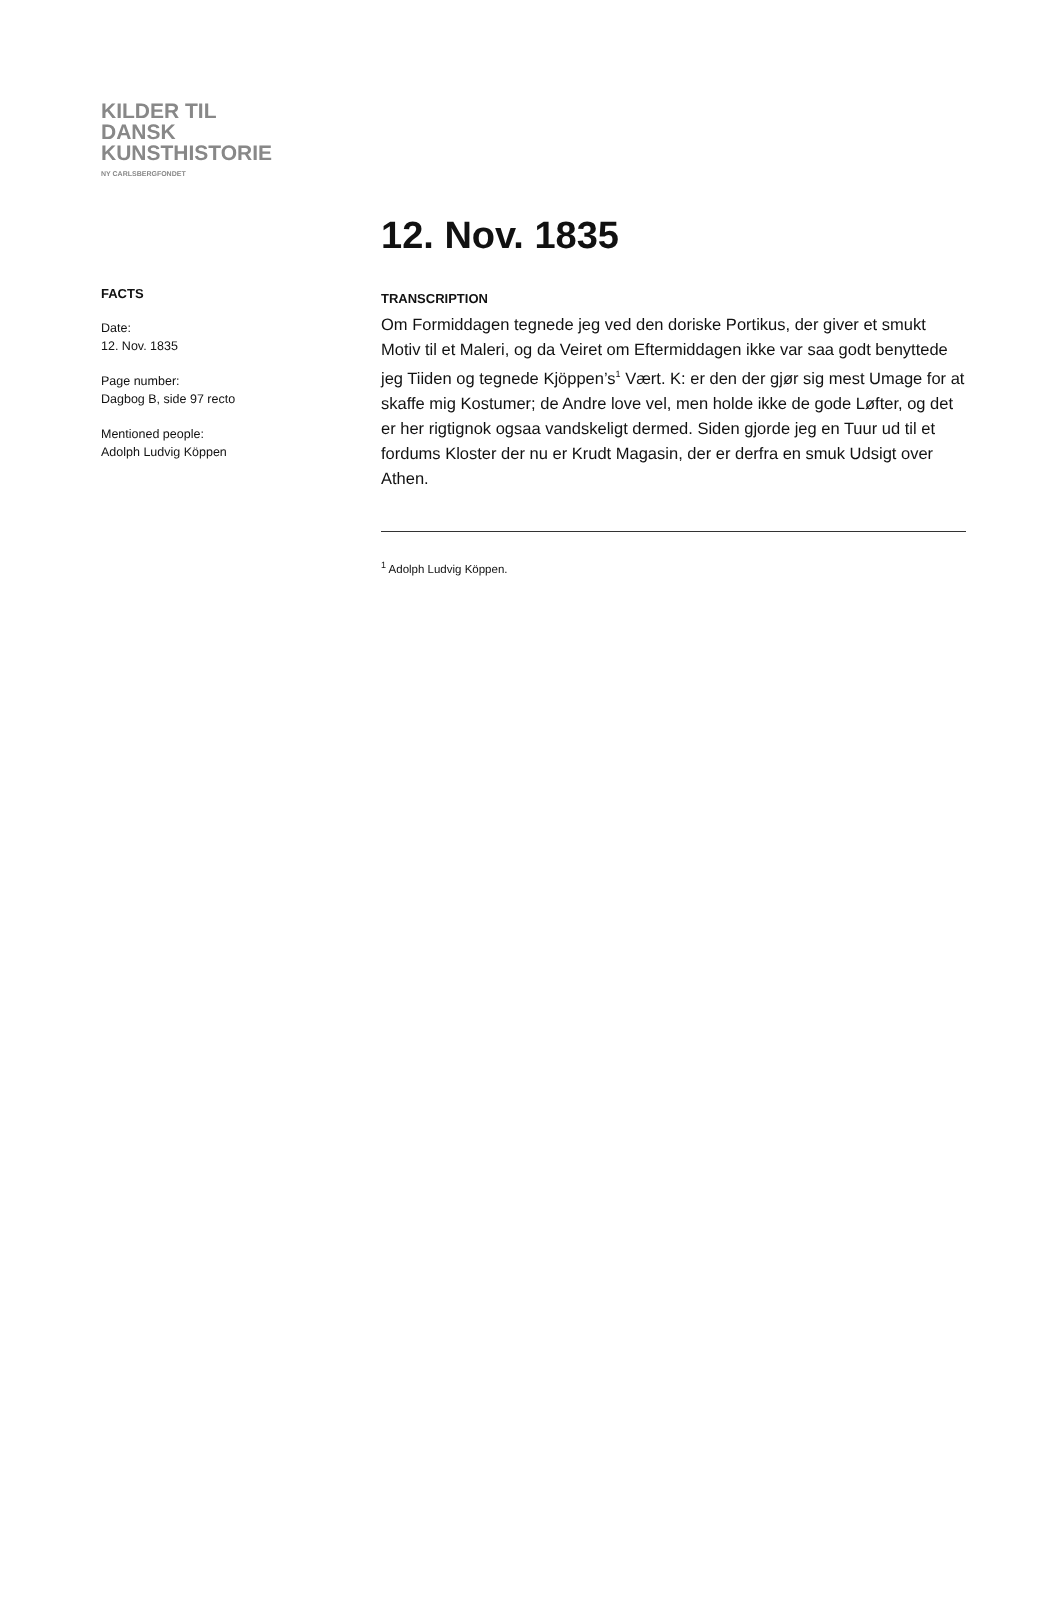KILDER TIL
DANSK
KUNSTHISTORIE
NY CARLSBERGFONDET
FACTS
Date:
12. Nov. 1835
Page number:
Dagbog B, side 97 recto
Mentioned people:
Adolph Ludvig Köppen
12. Nov. 1835
TRANSCRIPTION
Om Formiddagen tegnede jeg ved den doriske Portikus, der giver et smukt Motiv til et Maleri, og da Veiret om Eftermiddagen ikke var saa godt benyttede jeg Tiiden og tegnede Kjöppen’s<sup>1</sup> Vært. K: er den der gjør sig mest Umage for at skaffe mig Kostumer; de Andre love vel, men holde ikke de gode Løfter, og det er her rigtignok ogsaa vandskeligt dermed. Siden gjorde jeg en Tuur ud til et fordums Kloster der nu er Krudt Magasin, der er derfra en smuk Udsigt over Athen.
<sup>1</sup> Adolph Ludvig Köppen.